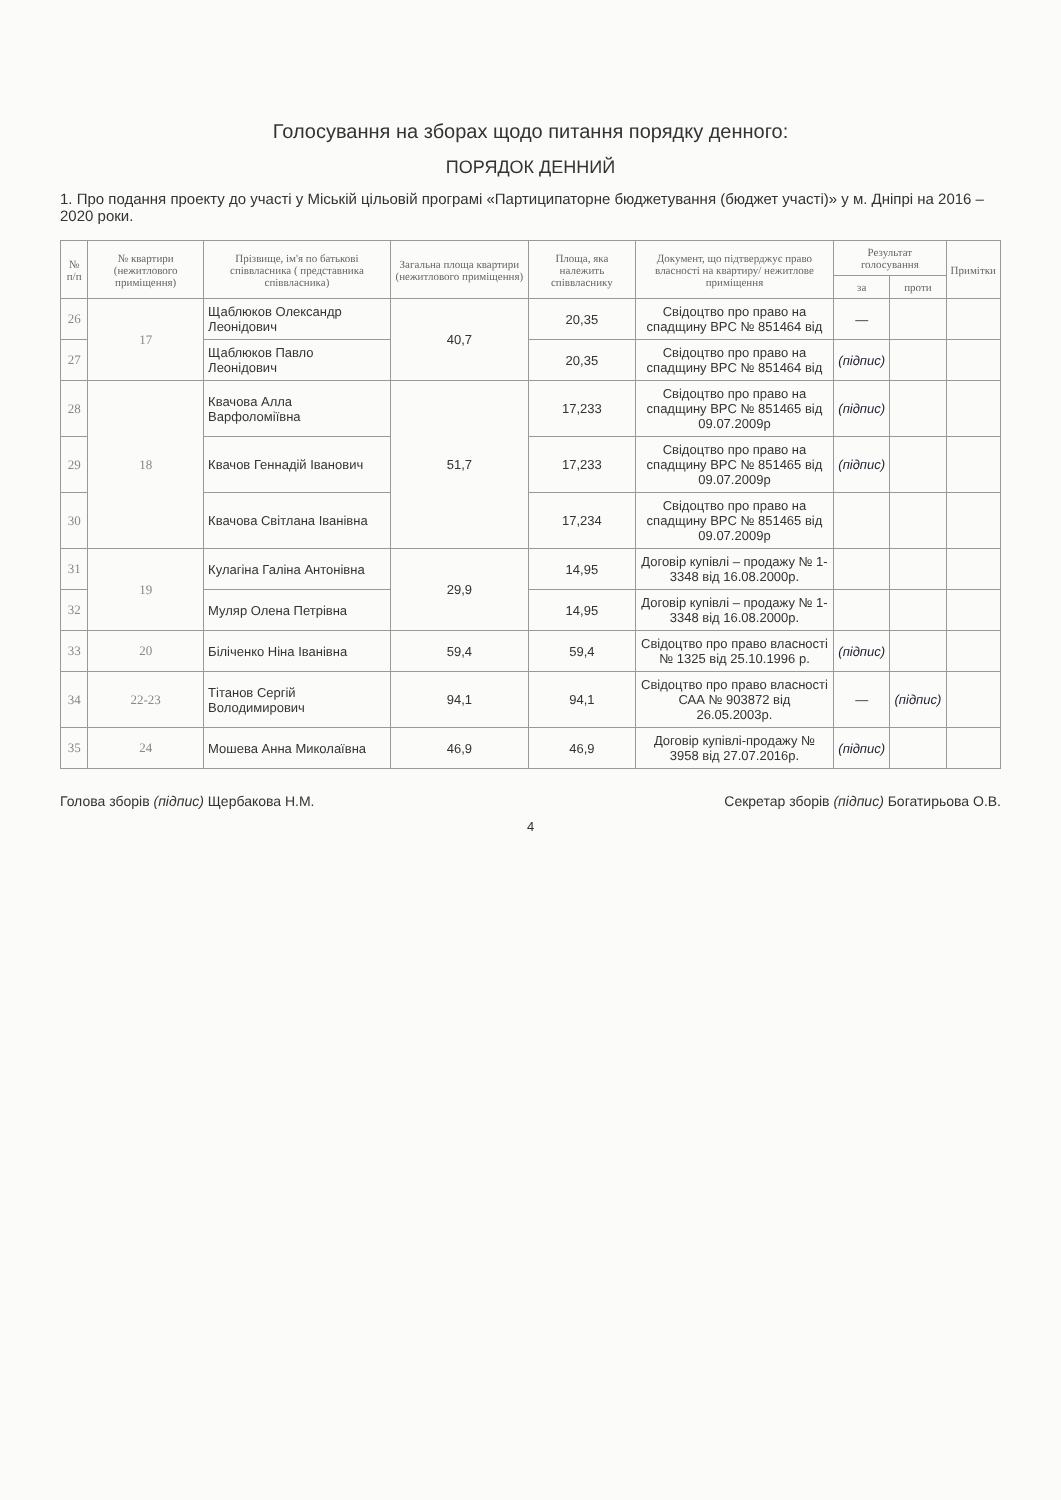Голосування на зборах щодо питання порядку денного:
ПОРЯДОК ДЕННИЙ
1. Про подання проекту до участі у Міській цільовій програмі «Партиципаторне бюджетування (бюджет участі)» у м. Дніпрі на 2016 – 2020 роки.
| № п/п | № квартири (нежитлового приміщення) | Прізвище, ім'я по батькові співвласника ( представника співвласника) | Загальна площа квартири (нежитлового приміщення) | Площа, яка належить співвласнику | Документ, що підтверджує право власності на квартиру/ нежитлове приміщення | Результат голосування | | Примітки |
| --- | --- | --- | --- | --- | --- | --- | --- | --- |
| | | | | | | за | проти | |
| 26 | 17 | Щаблюков Олександр Леонідович | 40,7 | 20,35 | Свідоцтво про право на спадщину ВРС № 851464 від | — | | |
| 27 | | Щаблюков Павло Леонідович | | 20,35 | Свідоцтво про право на спадщину ВРС № 851464 від | (підпис) | | |
| 28 | 18 | Квачова Алла Варфоломіївна | 51,7 | 17,233 | Свідоцтво про право на спадщину ВРС № 851465 від 09.07.2009р | (підпис) | | |
| 29 | | Квачов Геннадій Іванович | | 17,233 | Свідоцтво про право на спадщину ВРС № 851465 від 09.07.2009р | (підпис) | | |
| 30 | | Квачова Світлана Іванівна | | 17,234 | Свідоцтво про право на спадщину ВРС № 851465 від 09.07.2009р | | | |
| 31 | 19 | Кулагіна Галіна Антонівна | 29,9 | 14,95 | Договір купівлі – продажу № 1-3348 від 16.08.2000р. | | | |
| 32 | | Муляр Олена Петрівна | | 14,95 | Договір купівлі – продажу № 1-3348 від 16.08.2000р. | | | |
| 33 | 20 | Біліченко Ніна Іванівна | 59,4 | 59,4 | Свідоцтво про право власності № 1325 від 25.10.1996 р. | (підпис) | | |
| 34 | 22-23 | Тітанов Сергій Володимирович | 94,1 | 94,1 | Свідоцтво про право власності САА № 903872 від 26.05.2003р. | — | (підпис) | |
| 35 | 24 | Мошева Анна Миколаївна | 46,9 | 46,9 | Договір купівлі-продажу № 3958 від 27.07.2016р. | (підпис) | | |
Голова зборів (підпис) Щербакова Н.М. Секретар зборів (підпис) Богатирьова О.В.
4